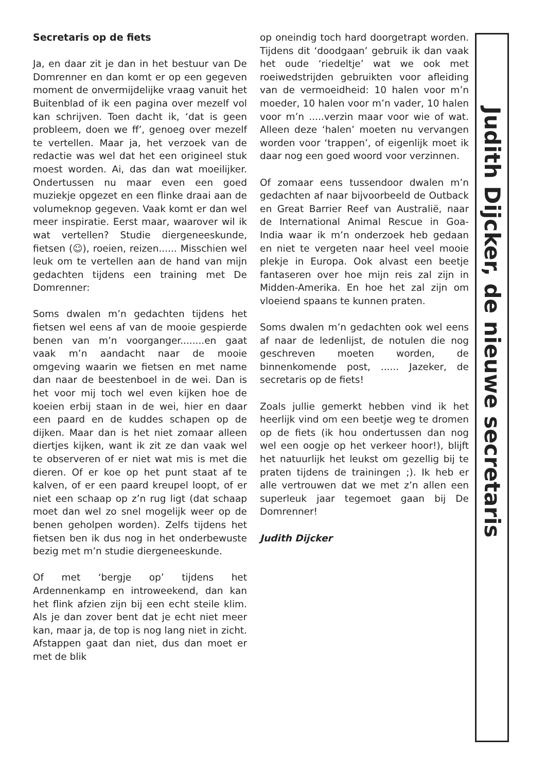Judith Dijcker, de nieuwe secretaris
Secretaris op de fiets
Ja, en daar zit je dan in het bestuur van De Domrenner en dan komt er op een gegeven moment de onvermijdelijke vraag vanuit het Buitenblad of ik een pagina over mezelf vol kan schrijven. Toen dacht ik, ‘dat is geen probleem, doen we ff’, genoeg over mezelf te vertellen. Maar ja, het verzoek van de redactie was wel dat het een origineel stuk moest worden. Ai, das dan wat moeilijker. Ondertussen nu maar even een goed muziekje opgezet en een flinke draai aan de volumeknop gegeven. Vaak komt er dan wel meer inspiratie. Eerst maar, waarover wil ik wat vertellen? Studie diergeneeskunde, fietsen (☺), roeien, reizen...... Misschien wel leuk om te vertellen aan de hand van mijn gedachten tijdens een training met De Domrenner:
Soms dwalen m’n gedachten tijdens het fietsen wel eens af van de mooie gespierde benen van m’n voorganger........en gaat vaak m’n aandacht naar de mooie omgeving waarin we fietsen en met name dan naar de beestenboel in de wei. Dan is het voor mij toch wel even kijken hoe de koeien erbij staan in de wei, hier en daar een paard en de kuddes schapen op de dijken. Maar dan is het niet zomaar alleen diertjes kijken, want ik zit ze dan vaak wel te observeren of er niet wat mis is met die dieren. Of er koe op het punt staat af te kalven, of er een paard kreupel loopt, of er niet een schaap op z’n rug ligt (dat schaap moet dan wel zo snel mogelijk weer op de benen geholpen worden). Zelfs tijdens het fietsen ben ik dus nog in het onderbewuste bezig met m’n studie diergeneeskunde.
Of met ‘bergje op’ tijdens het Ardennenkamp en introweekend, dan kan het flink afzien zijn bij een echt steile klim. Als je dan zover bent dat je echt niet meer kan, maar ja, de top is nog lang niet in zicht. Afstappen gaat dan niet, dus dan moet er met de blik
op oneindig toch hard doorgetrapt worden. Tijdens dit ‘doodgaan’ gebruik ik dan vaak het oude ‘riedeltje’ wat we ook met roeiwedstrijden gebruikten voor afleiding van de vermoeidheid: 10 halen voor m’n moeder, 10 halen voor m’n vader, 10 halen voor m’n .....verzin maar voor wie of wat. Alleen deze ‘halen’ moeten nu vervangen worden voor ‘trappen’, of eigenlijk moet ik daar nog een goed woord voor verzinnen.
Of zomaar eens tussendoor dwalen m’n gedachten af naar bijvoorbeeld de Outback en Great Barrier Reef van Australië, naar de International Animal Rescue in Goa-India waar ik m’n onderzoek heb gedaan en niet te vergeten naar heel veel mooie plekje in Europa. Ook alvast een beetje fantaseren over hoe mijn reis zal zijn in Midden-Amerika. En hoe het zal zijn om vloeiend spaans te kunnen praten.
Soms dwalen m’n gedachten ook wel eens af naar de ledenlijst, de notulen die nog geschreven moeten worden, de binnenkomende post, ...... Jazeker, de secretaris op de fiets!
Zoals jullie gemerkt hebben vind ik het heerlijk vind om een beetje weg te dromen op de fiets (ik hou ondertussen dan nog wel een oogje op het verkeer hoor!), blijft het natuurlijk het leukst om gezellig bij te praten tijdens de trainingen ;). Ik heb er alle vertrouwen dat we met z’n allen een superleuk jaar tegemoet gaan bij De Domrenner!
Judith Dijcker